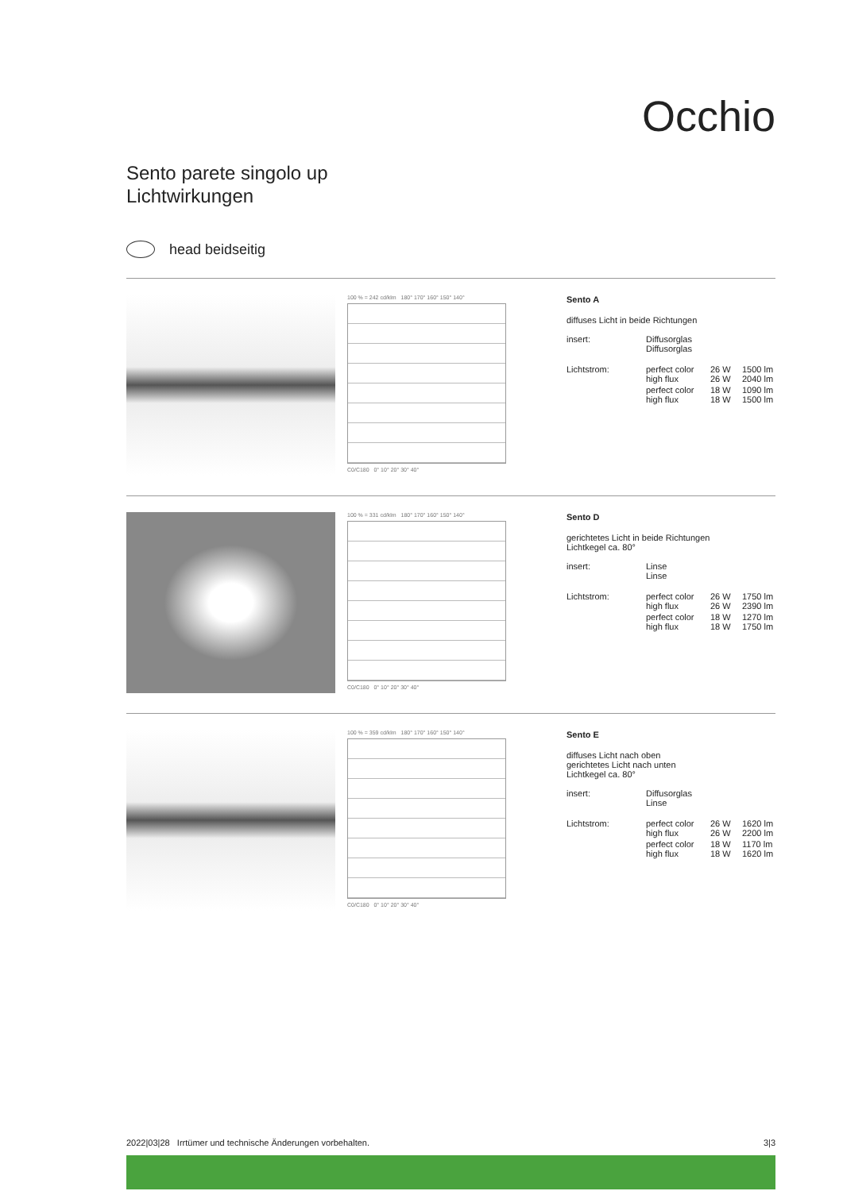Occhio
Sento parete singolo up
Lichtwirkungen
head beidseitig
100 % = 242 cd/klm 180° 170° 160° 150° 140°
C0/C180 0° 10° 20° 30° 40°
Sento A
diffuses Licht in beide Richtungen
| insert: | Diffusorglas Diffusorglas | | |
| Lichtstrom: | perfect color high flux | 26 W 26 W | 1500 lm 2040 lm |
| | perfect color high flux | 18 W 18 W | 1090 lm 1500 lm |
100 % = 331 cd/klm 180° 170° 160° 150° 140°
C0/C180 0° 10° 20° 30° 40°
Sento D
gerichtetes Licht in beide Richtungen
Lichtkegel ca. 80°
| insert: | Linse Linse | | |
| Lichtstrom: | perfect color high flux | 26 W 26 W | 1750 lm 2390 lm |
| | perfect color high flux | 18 W 18 W | 1270 lm 1750 lm |
100 % = 359 cd/klm 180° 170° 160° 150° 140°
C0/C180 0° 10° 20° 30° 40°
Sento E
diffuses Licht nach oben
gerichtetes Licht nach unten
Lichtkegel ca. 80°
| insert: | Diffusorglas Linse | | |
| Lichtstrom: | perfect color high flux | 26 W 26 W | 1620 lm 2200 lm |
| | perfect color high flux | 18 W 18 W | 1170 lm 1620 lm |
2022|03|28 Irrtümer und technische Änderungen vorbehalten. 3|3